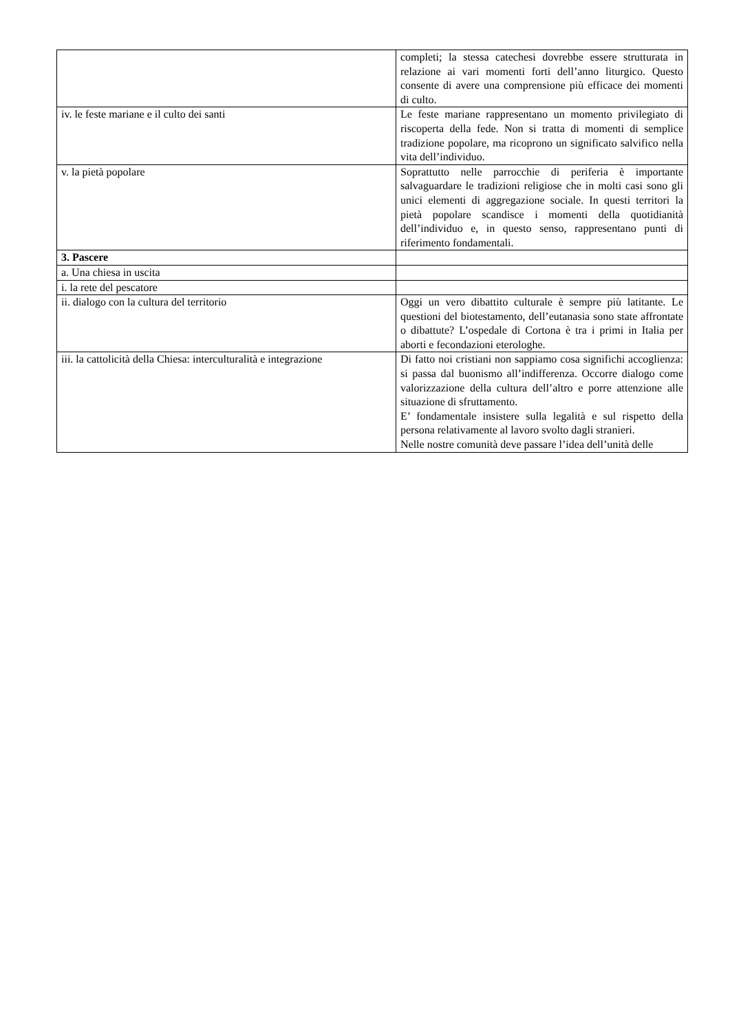| | completi; la stessa catechesi dovrebbe essere strutturata in relazione ai vari momenti forti dell’anno liturgico. Questo consente di avere una comprensione più efficace dei momenti di culto. |
| iv. le feste mariane e il culto dei santi | Le feste mariane rappresentano un momento privilegiato di riscoperta della fede. Non si tratta di momenti di semplice tradizione popolare, ma ricoprono un significato salvifico nella vita dell’individuo. |
| v. la pietà popolare | Soprattutto nelle parrocchie di periferia è importante salvaguardare le tradizioni religiose che in molti casi sono gli unici elementi di aggregazione sociale. In questi territori la pietà popolare scandisce i momenti della quotidianità dell’individuo e, in questo senso, rappresentano punti di riferimento fondamentali. |
| 3. Pascere | |
| a. Una chiesa in uscita | |
| i. la rete del pescatore | |
| ii. dialogo con la cultura del territorio | Oggi un vero dibattito culturale è sempre più latitante. Le questioni del biotestamento, dell’eutanasia sono state affrontate o dibattute? L’ospedale di Cortona è tra i primi in Italia per aborti e fecondazioni eterologhe. |
| iii. la cattolicità della Chiesa: interculturalità e integrazione | Di fatto noi cristiani non sappiamo cosa significhi accoglienza: si passa dal buonismo all’indifferenza. Occorre dialogo come valorizzazione della cultura dell’altro e porre attenzione alle situazione di sfruttamento. E’ fondamentale insistere sulla legalità e sul rispetto della persona relativamente al lavoro svolto dagli stranieri. Nelle nostre comunità deve passare l’idea dell’unità delle |